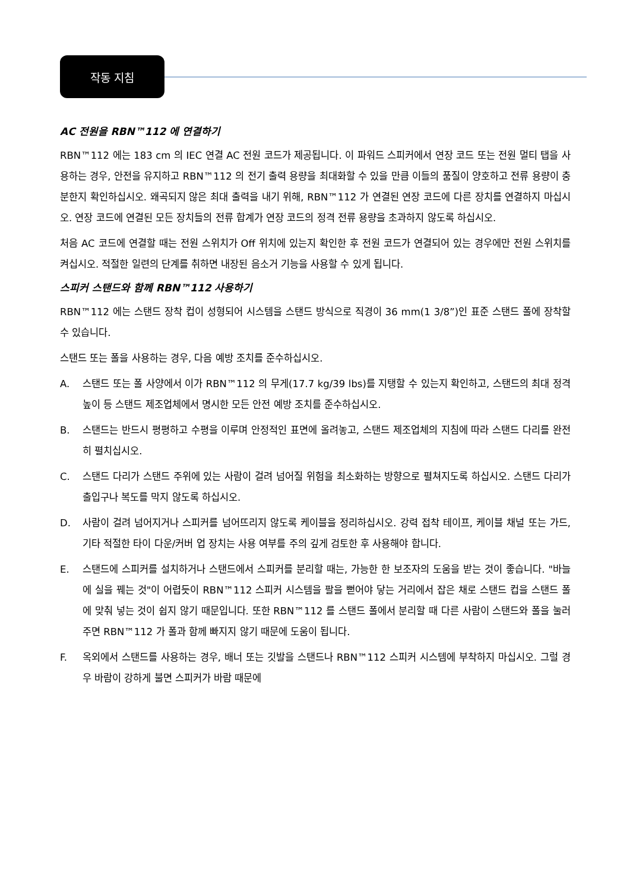작동 지침
AC 전원을 RBN™112 에 연결하기
RBN™112 에는 183 cm 의 IEC 연결 AC 전원 코드가 제공됩니다. 이 파워드 스피커에서 연장 코드 또는 전원 멀티 탭을 사용하는 경우, 안전을 유지하고 RBN™112 의 전기 출력 용량을 최대화할 수 있을 만큼 이들의 품질이 양호하고 전류 용량이 충분한지 확인하십시오. 왜곡되지 않은 최대 출력을 내기 위해, RBN™112 가 연결된 연장 코드에 다른 장치를 연결하지 마십시오. 연장 코드에 연결된 모든 장치들의 전류 합계가 연장 코드의 정격 전류 용량을 초과하지 않도록 하십시오.
처음 AC 코드에 연결할 때는 전원 스위치가 Off 위치에 있는지 확인한 후 전원 코드가 연결되어 있는 경우에만 전원 스위치를 켜십시오. 적절한 일련의 단계를 취하면 내장된 음소거 기능을 사용할 수 있게 됩니다.
스피커 스탠드와 함께 RBN™112 사용하기
RBN™112 에는 스탠드 장착 컵이 성형되어 시스템을 스탠드 방식으로 직경이 36 mm(1 3/8”)인 표준 스탠드 폴에 장착할 수 있습니다.
스탠드 또는 폴을 사용하는 경우, 다음 예방 조치를 준수하십시오.
A. 스탠드 또는 폴 사양에서 이가 RBN™112 의 무게(17.7 kg/39 lbs)를 지탱할 수 있는지 확인하고, 스탠드의 최대 정격 높이 등 스탠드 제조업체에서 명시한 모든 안전 예방 조치를 준수하십시오.
B. 스탠드는 반드시 평평하고 수평을 이루며 안정적인 표면에 올려놓고, 스탠드 제조업체의 지침에 따라 스탠드 다리를 완전히 펼치십시오.
C. 스탠드 다리가 스탠드 주위에 있는 사람이 걸려 넘어질 위험을 최소화하는 방향으로 펼쳐지도록 하십시오. 스탠드 다리가 출입구나 복도를 막지 않도록 하십시오.
D. 사람이 걸려 넘어지거나 스피커를 넘어뜨리지 않도록 케이블을 정리하십시오. 강력 접착 테이프, 케이블 채널 또는 가드, 기타 적절한 타이 다운/커버 업 장치는 사용 여부를 주의 깊게 검토한 후 사용해야 합니다.
E. 스탠드에 스피커를 설치하거나 스탠드에서 스피커를 분리할 때는, 가능한 한 보조자의 도움을 받는 것이 좋습니다. "바늘에 실을 꿰는 것"이 어렵듯이 RBN™112 스피커 시스템을 팔을 뻗어야 닿는 거리에서 잡은 채로 스탠드 컵을 스탠드 폴에 맞춰 넣는 것이 쉽지 않기 때문입니다. 또한 RBN™112 를 스탠드 폴에서 분리할 때 다른 사람이 스탠드와 폴을 눌러주면 RBN™112 가 폴과 함께 빠지지 않기 때문에 도움이 됩니다.
F. 옥외에서 스탠드를 사용하는 경우, 배너 또는 깃발을 스탠드나 RBN™112 스피커 시스템에 부착하지 마십시오. 그럴 경우 바람이 강하게 불면 스피커가 바람 때문에